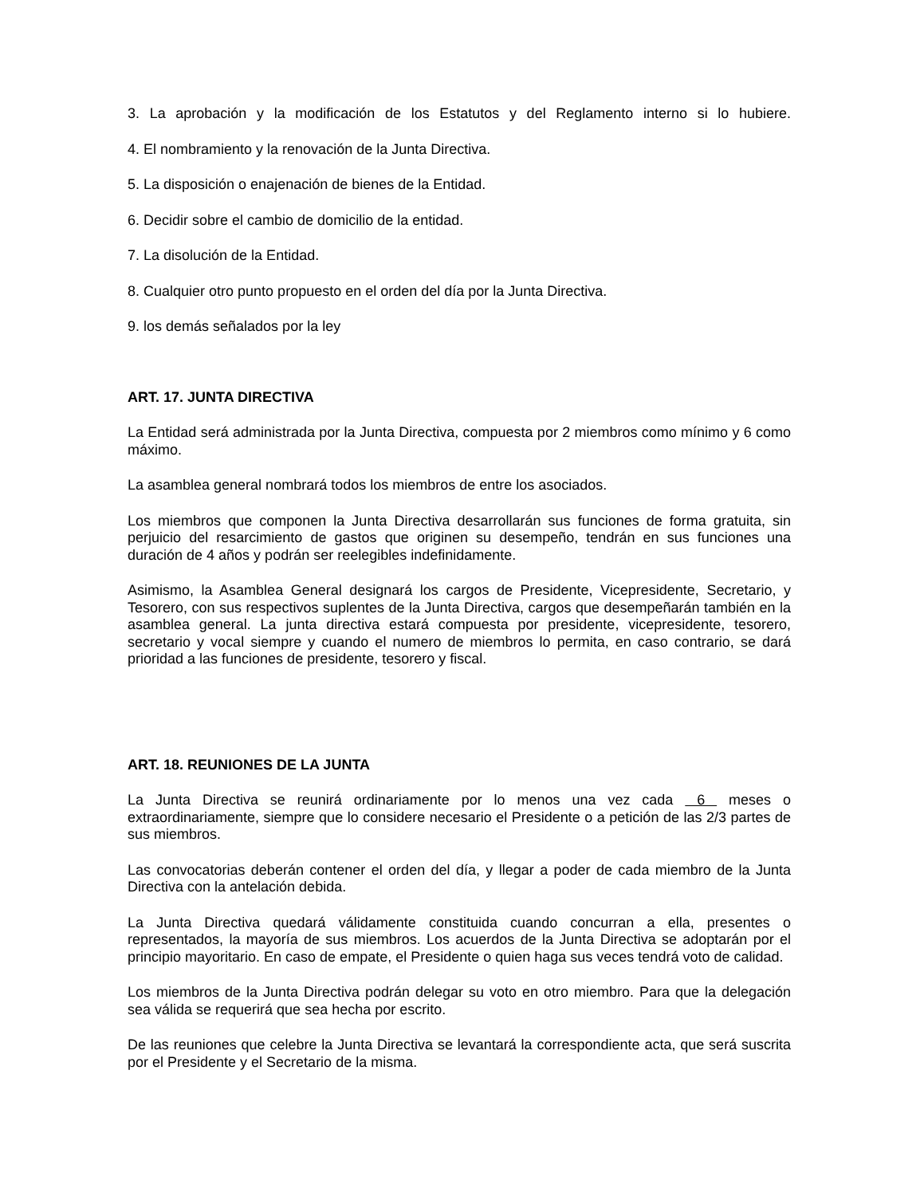3. La aprobación y la modificación de los Estatutos y del Reglamento interno si lo hubiere.
4. El nombramiento y la renovación de la Junta Directiva.
5. La disposición o enajenación de bienes de la Entidad.
6. Decidir sobre el cambio de domicilio de la entidad.
7. La disolución de la Entidad.
8. Cualquier otro punto propuesto en el orden del día por la Junta Directiva.
9. los demás señalados por la ley
ART. 17. JUNTA DIRECTIVA
La Entidad será administrada por la Junta Directiva, compuesta por 2 miembros como mínimo y 6 como máximo.
La asamblea general nombrará todos los miembros de entre los asociados.
Los miembros que componen la Junta Directiva desarrollarán sus funciones de forma gratuita, sin perjuicio del resarcimiento de gastos que originen su desempeño, tendrán en sus funciones una duración de 4 años y podrán ser reelegibles indefinidamente.
Asimismo, la Asamblea General designará los cargos de Presidente, Vicepresidente, Secretario, y Tesorero, con sus respectivos suplentes de la Junta Directiva, cargos que desempeñarán también en la asamblea general. La junta directiva estará compuesta por presidente, vicepresidente, tesorero, secretario y vocal siempre y cuando el numero de miembros lo permita, en caso contrario, se dará prioridad a las funciones de presidente, tesorero y fiscal.
ART. 18. REUNIONES DE LA JUNTA
La Junta Directiva se reunirá ordinariamente por lo menos una vez cada 6 meses o extraordinariamente, siempre que lo considere necesario el Presidente o a petición de las 2/3 partes de sus miembros.
Las convocatorias deberán contener el orden del día, y llegar a poder de cada miembro de la Junta Directiva con la antelación debida.
La Junta Directiva quedará válidamente constituida cuando concurran a ella, presentes o representados, la mayoría de sus miembros. Los acuerdos de la Junta Directiva se adoptarán por el principio mayoritario. En caso de empate, el Presidente o quien haga sus veces tendrá voto de calidad.
Los miembros de la Junta Directiva podrán delegar su voto en otro miembro. Para que la delegación sea válida se requerirá que sea hecha por escrito.
De las reuniones que celebre la Junta Directiva se levantará la correspondiente acta, que será suscrita por el Presidente y el Secretario de la misma.